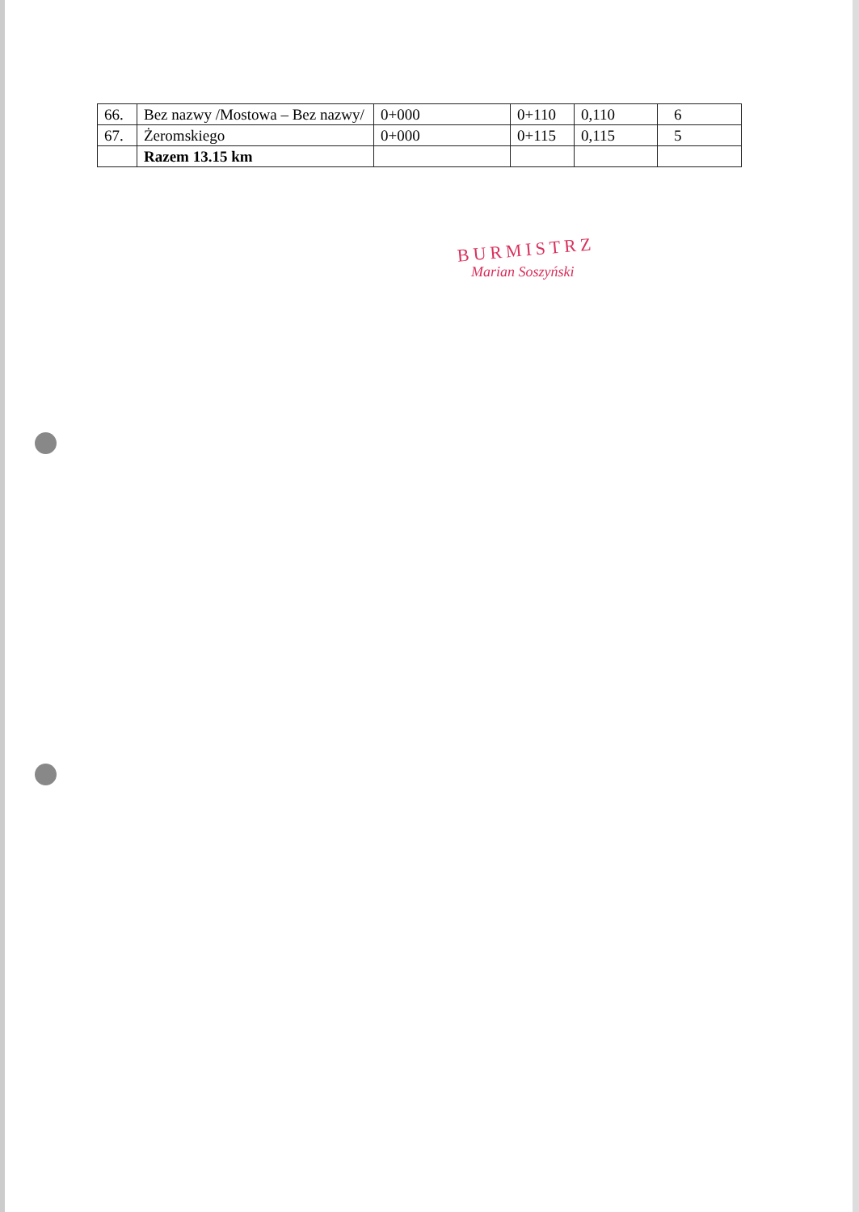| 66. | Bez nazwy /Mostowa – Bez nazwy/ | 0+000 | 0+110 | 0,110 | 6 |
| 67. | Żeromskiego | 0+000 | 0+115 | 0,115 | 5 |
| | Razem 13.15 km | | | | |
BURMISTRZ
Marian Soszyński